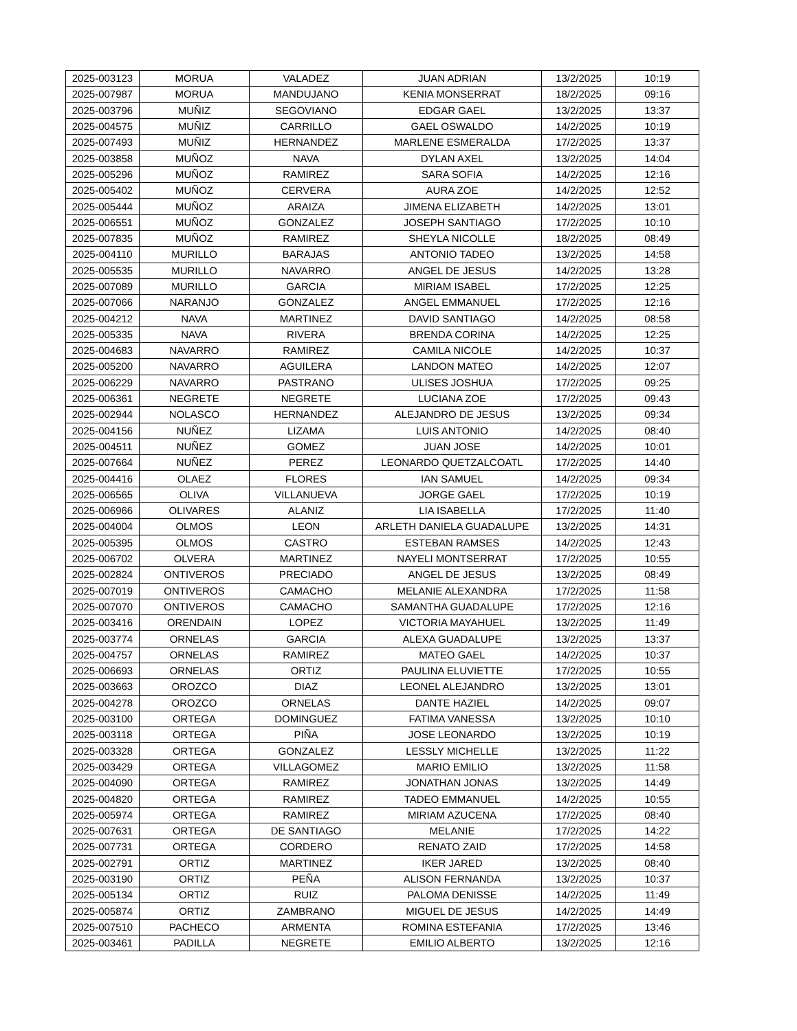| 2025-003123 | MORUA | VALADEZ | JUAN ADRIAN | 13/2/2025 | 10:19 |
| 2025-007987 | MORUA | MANDUJANO | KENIA MONSERRAT | 18/2/2025 | 09:16 |
| 2025-003796 | MUÑIZ | SEGOVIANO | EDGAR GAEL | 13/2/2025 | 13:37 |
| 2025-004575 | MUÑIZ | CARRILLO | GAEL OSWALDO | 14/2/2025 | 10:19 |
| 2025-007493 | MUÑIZ | HERNANDEZ | MARLENE ESMERALDA | 17/2/2025 | 13:37 |
| 2025-003858 | MUÑOZ | NAVA | DYLAN AXEL | 13/2/2025 | 14:04 |
| 2025-005296 | MUÑOZ | RAMIREZ | SARA SOFIA | 14/2/2025 | 12:16 |
| 2025-005402 | MUÑOZ | CERVERA | AURA ZOE | 14/2/2025 | 12:52 |
| 2025-005444 | MUÑOZ | ARAIZA | JIMENA ELIZABETH | 14/2/2025 | 13:01 |
| 2025-006551 | MUÑOZ | GONZALEZ | JOSEPH SANTIAGO | 17/2/2025 | 10:10 |
| 2025-007835 | MUÑOZ | RAMIREZ | SHEYLA NICOLLE | 18/2/2025 | 08:49 |
| 2025-004110 | MURILLO | BARAJAS | ANTONIO TADEO | 13/2/2025 | 14:58 |
| 2025-005535 | MURILLO | NAVARRO | ANGEL DE JESUS | 14/2/2025 | 13:28 |
| 2025-007089 | MURILLO | GARCIA | MIRIAM ISABEL | 17/2/2025 | 12:25 |
| 2025-007066 | NARANJO | GONZALEZ | ANGEL EMMANUEL | 17/2/2025 | 12:16 |
| 2025-004212 | NAVA | MARTINEZ | DAVID SANTIAGO | 14/2/2025 | 08:58 |
| 2025-005335 | NAVA | RIVERA | BRENDA CORINA | 14/2/2025 | 12:25 |
| 2025-004683 | NAVARRO | RAMIREZ | CAMILA NICOLE | 14/2/2025 | 10:37 |
| 2025-005200 | NAVARRO | AGUILERA | LANDON MATEO | 14/2/2025 | 12:07 |
| 2025-006229 | NAVARRO | PASTRANO | ULISES JOSHUA | 17/2/2025 | 09:25 |
| 2025-006361 | NEGRETE | NEGRETE | LUCIANA ZOE | 17/2/2025 | 09:43 |
| 2025-002944 | NOLASCO | HERNANDEZ | ALEJANDRO DE JESUS | 13/2/2025 | 09:34 |
| 2025-004156 | NUÑEZ | LIZAMA | LUIS ANTONIO | 14/2/2025 | 08:40 |
| 2025-004511 | NUÑEZ | GOMEZ | JUAN JOSE | 14/2/2025 | 10:01 |
| 2025-007664 | NUÑEZ | PEREZ | LEONARDO QUETZALCOATL | 17/2/2025 | 14:40 |
| 2025-004416 | OLAEZ | FLORES | IAN SAMUEL | 14/2/2025 | 09:34 |
| 2025-006565 | OLIVA | VILLANUEVA | JORGE GAEL | 17/2/2025 | 10:19 |
| 2025-006966 | OLIVARES | ALANIZ | LIA ISABELLA | 17/2/2025 | 11:40 |
| 2025-004004 | OLMOS | LEON | ARLETH DANIELA GUADALUPE | 13/2/2025 | 14:31 |
| 2025-005395 | OLMOS | CASTRO | ESTEBAN RAMSES | 14/2/2025 | 12:43 |
| 2025-006702 | OLVERA | MARTINEZ | NAYELI MONTSERRAT | 17/2/2025 | 10:55 |
| 2025-002824 | ONTIVEROS | PRECIADO | ANGEL DE JESUS | 13/2/2025 | 08:49 |
| 2025-007019 | ONTIVEROS | CAMACHO | MELANIE ALEXANDRA | 17/2/2025 | 11:58 |
| 2025-007070 | ONTIVEROS | CAMACHO | SAMANTHA GUADALUPE | 17/2/2025 | 12:16 |
| 2025-003416 | ORENDAIN | LOPEZ | VICTORIA MAYAHUEL | 13/2/2025 | 11:49 |
| 2025-003774 | ORNELAS | GARCIA | ALEXA GUADALUPE | 13/2/2025 | 13:37 |
| 2025-004757 | ORNELAS | RAMIREZ | MATEO GAEL | 14/2/2025 | 10:37 |
| 2025-006693 | ORNELAS | ORTIZ | PAULINA ELUVIETTE | 17/2/2025 | 10:55 |
| 2025-003663 | OROZCO | DIAZ | LEONEL ALEJANDRO | 13/2/2025 | 13:01 |
| 2025-004278 | OROZCO | ORNELAS | DANTE HAZIEL | 14/2/2025 | 09:07 |
| 2025-003100 | ORTEGA | DOMINGUEZ | FATIMA VANESSA | 13/2/2025 | 10:10 |
| 2025-003118 | ORTEGA | PIÑA | JOSE LEONARDO | 13/2/2025 | 10:19 |
| 2025-003328 | ORTEGA | GONZALEZ | LESSLY MICHELLE | 13/2/2025 | 11:22 |
| 2025-003429 | ORTEGA | VILLAGOMEZ | MARIO EMILIO | 13/2/2025 | 11:58 |
| 2025-004090 | ORTEGA | RAMIREZ | JONATHAN JONAS | 13/2/2025 | 14:49 |
| 2025-004820 | ORTEGA | RAMIREZ | TADEO EMMANUEL | 14/2/2025 | 10:55 |
| 2025-005974 | ORTEGA | RAMIREZ | MIRIAM AZUCENA | 17/2/2025 | 08:40 |
| 2025-007631 | ORTEGA | DE SANTIAGO | MELANIE | 17/2/2025 | 14:22 |
| 2025-007731 | ORTEGA | CORDERO | RENATO ZAID | 17/2/2025 | 14:58 |
| 2025-002791 | ORTIZ | MARTINEZ | IKER JARED | 13/2/2025 | 08:40 |
| 2025-003190 | ORTIZ | PEÑA | ALISON FERNANDA | 13/2/2025 | 10:37 |
| 2025-005134 | ORTIZ | RUIZ | PALOMA DENISSE | 14/2/2025 | 11:49 |
| 2025-005874 | ORTIZ | ZAMBRANO | MIGUEL DE JESUS | 14/2/2025 | 14:49 |
| 2025-007510 | PACHECO | ARMENTA | ROMINA ESTEFANIA | 17/2/2025 | 13:46 |
| 2025-003461 | PADILLA | NEGRETE | EMILIO ALBERTO | 13/2/2025 | 12:16 |